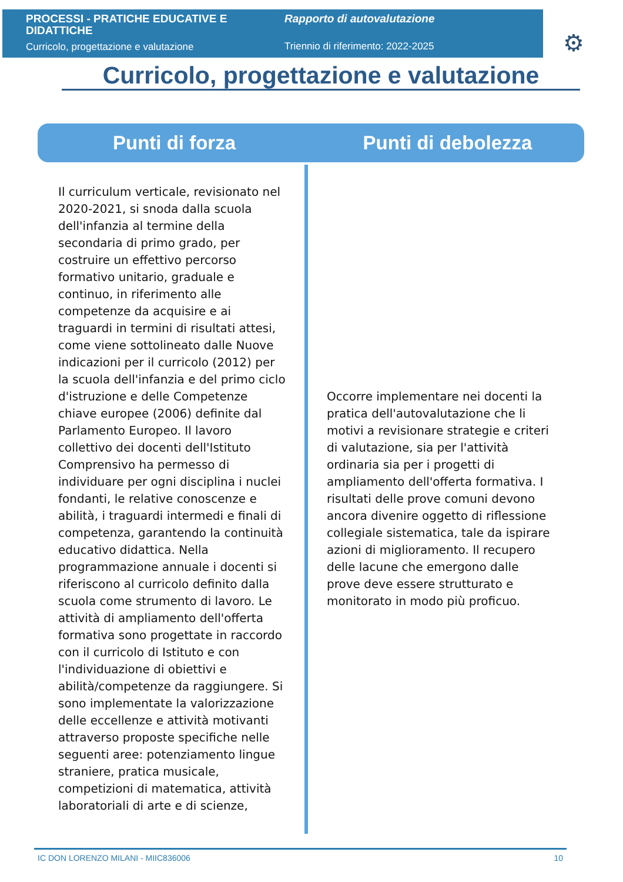PROCESSI - PRATICHE EDUCATIVE E DIDATTICHE
Curricolo, progettazione e valutazione
Rapporto di autovalutazione
Triennio di riferimento: 2022-2025
⚙
Curricolo, progettazione e valutazione
Punti di forza Punti di debolezza
Il curriculum verticale, revisionato nel 2020-2021, si snoda dalla scuola dell'infanzia al termine della secondaria di primo grado, per costruire un effettivo percorso formativo unitario, graduale e continuo, in riferimento alle competenze da acquisire e ai traguardi in termini di risultati attesi, come viene sottolineato dalle Nuove indicazioni per il curricolo (2012) per la scuola dell'infanzia e del primo ciclo d'istruzione e delle Competenze chiave europee (2006) definite dal Parlamento Europeo. Il lavoro collettivo dei docenti dell'Istituto Comprensivo ha permesso di individuare per ogni disciplina i nuclei fondanti, le relative conoscenze e abilità, i traguardi intermedi e finali di competenza, garantendo la continuità educativo didattica. Nella programmazione annuale i docenti si riferiscono al curricolo definito dalla scuola come strumento di lavoro. Le attività di ampliamento dell'offerta formativa sono progettate in raccordo con il curricolo di Istituto e con l'individuazione di obiettivi e abilità/competenze da raggiungere. Si sono implementate la valorizzazione delle eccellenze e attività motivanti attraverso proposte specifiche nelle seguenti aree: potenziamento lingue straniere, pratica musicale, competizioni di matematica, attività laboratoriali di arte e di scienze,
Occorre implementare nei docenti la pratica dell'autovalutazione che li motivi a revisionare strategie e criteri di valutazione, sia per l'attività ordinaria sia per i progetti di ampliamento dell'offerta formativa. I risultati delle prove comuni devono ancora divenire oggetto di riflessione collegiale sistematica, tale da ispirare azioni di miglioramento. Il recupero delle lacune che emergono dalle prove deve essere strutturato e monitorato in modo più proficuo.
IC DON LORENZO MILANI - MIIC836006 10